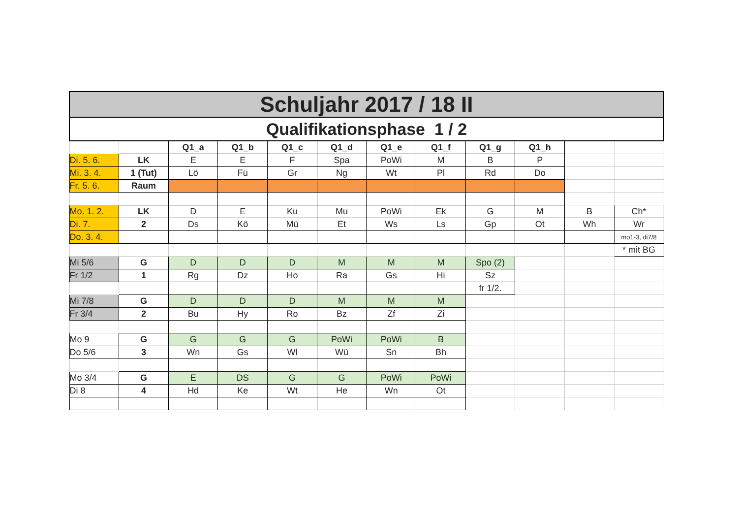| Schuljahr 2017 / 18 II | | | | | | | | | | | |
| Qualifikationsphase 1 / 2 | | | | | | | | | | | |
| | | Q1_a | Q1_b | Q1_c | Q1_d | Q1_e | Q1_f | Q1_g | Q1_h | | |
| Di. 5. 6. | LK | E | E | F | Spa | PoWi | M | B | P | | |
| Mi. 3. 4. | 1 (Tut) | Lö | Fü | Gr | Ng | Wt | Pl | Rd | Do | | |
| Fr. 5. 6. | Raum | | | | | | | | | | |
| Mo. 1. 2. | LK | D | E | Ku | Mu | PoWi | Ek | G | M | B | Ch* |
| Di. 7. | 2 | Ds | Kö | Mü | Et | Ws | Ls | Gp | Ot | Wh | Wr |
| Do. 3. 4. | | | | | | | | | | | mo1-3, di7/8 |
| | | | | | | | | | | | * mit BG |
| Mi 5/6 | G | D | D | D | M | M | M | Spo (2) | | | |
| Fr 1/2 | 1 | Rg | Dz | Ho | Ra | Gs | Hi | Sz | | | |
| | | | | | | | | fr 1/2. | | | |
| Mi 7/8 | G | D | D | D | M | M | M | | | | |
| Fr 3/4 | 2 | Bu | Hy | Ro | Bz | Zf | Zi | | | | |
| Mo 9 | G | G | G | G | PoWi | PoWi | B | | | | |
| Do 5/6 | 3 | Wn | Gs | Wl | Wü | Sn | Bh | | | | |
| Mo 3/4 | G | E | DS | G | G | PoWi | PoWi | | | | |
| Di 8 | 4 | Hd | Ke | Wt | He | Wn | Ot | | | | |